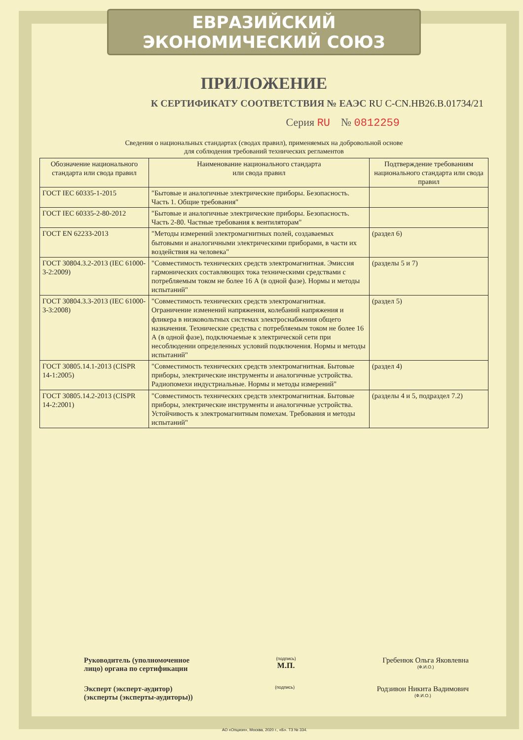ЕВРАЗИЙСКИЙ ЭКОНОМИЧЕСКИЙ СОЮЗ
ПРИЛОЖЕНИЕ
К СЕРТИФИКАТУ СООТВЕТСТВИЯ № ЕАЭС RU C-CN.НВ26.В.01734/21
Серия RU № 0812259
Сведения о национальных стандартах (сводах правил), применяемых на добровольной основе
для соблюдения требований технических регламентов
| Обозначение национального стандарта или свода правил | Наименование национального стандарта или свода правил | Подтверждение требованиям национального стандарта или свода правил |
| --- | --- | --- |
| ГОСТ IEC 60335-1-2015 | "Бытовые и аналогичные электрические приборы. Безопасность. Часть 1. Общие требования" | |
| ГОСТ IEC 60335-2-80-2012 | "Бытовые и аналогичные электрические приборы. Безопасность. Часть 2-80. Частные требования к вентиляторам" | |
| ГОСТ EN 62233-2013 | "Методы измерений электромагнитных полей, создаваемых бытовыми и аналогичными электрическими приборами, в части их воздействия на человека" | (раздел 6) |
| ГОСТ 30804.3.2-2013 (IEC 61000-3-2:2009) | "Совместимость технических средств электромагнитная. Эмиссия гармонических составляющих тока техническими средствами с потребляемым током не более 16 А (в одной фазе). Нормы и методы испытаний" | (разделы 5 и 7) |
| ГОСТ 30804.3.3-2013 (IEC 61000-3-3:2008) | "Совместимость технических средств электромагнитная. Ограничение изменений напряжения, колебаний напряжения и фликера в низковольтных системах электроснабжения общего назначения. Технические средства с потребляемым током не более 16 А (в одной фазе), подключаемые к электрической сети при несоблюдении определенных условий подключения. Нормы и методы испытаний" | (раздел 5) |
| ГОСТ 30805.14.1-2013 (CISPR 14-1:2005) | "Совместимость технических средств электромагнитная. Бытовые приборы, электрические инструменты и аналогичные устройства. Радиопомехи индустриальные. Нормы и методы измерений" | (раздел 4) |
| ГОСТ 30805.14.2-2013 (CISPR 14-2:2001) | "Совместимость технических средств электромагнитная. Бытовые приборы, электрические инструменты и аналогичные устройства. Устойчивость к электромагнитным помехам. Требования и методы испытаний" | (разделы 4 и 5, подраздел 7.2) |
Руководитель (уполномоченное
лицо) органа по сертификации
(подпись)
М.П.
Гребенюк Ольга Яковлевна
(Ф.И.О.)
Эксперт (эксперт-аудитор)
(эксперты (эксперты-аудиторы))
(подпись)
Родзивон Никита Вадимович
(Ф.И.О.)
АО «Опцион», Москва, 2020 г., «Б». ТЗ № 334.